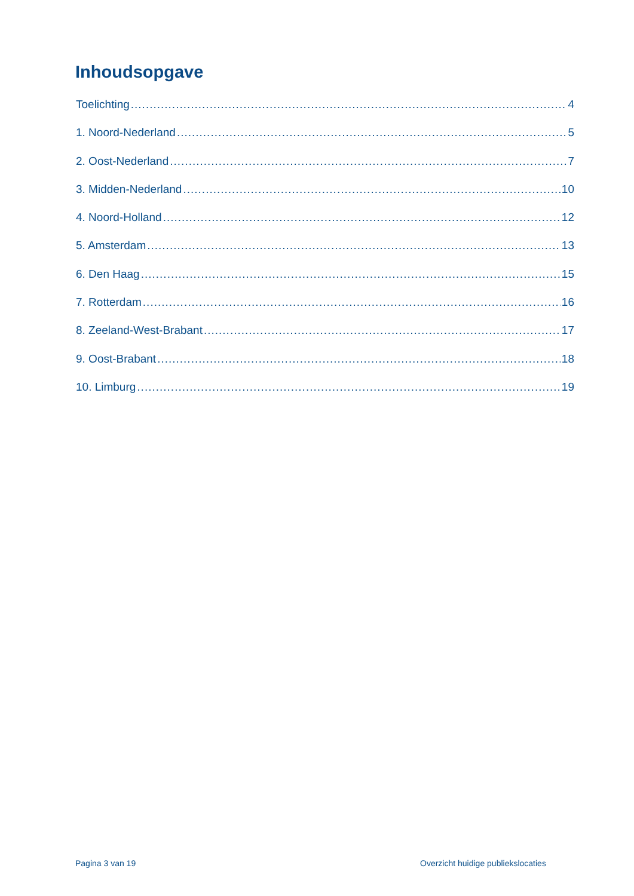Inhoudsopgave
Toelichting 4
1. Noord-Nederland 5
2. Oost-Nederland 7
3. Midden-Nederland 10
4. Noord-Holland 12
5. Amsterdam 13
6. Den Haag 15
7. Rotterdam 16
8. Zeeland-West-Brabant 17
9. Oost-Brabant 18
10. Limburg 19
Pagina 3 van 19
Overzicht huidige publiekslocaties